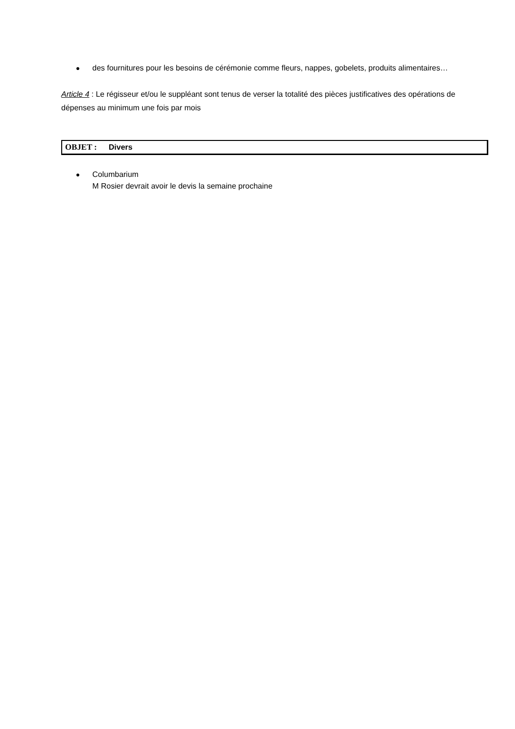● des fournitures pour les besoins de cérémonie comme fleurs, nappes, gobelets, produits alimentaires…
Article 4 : Le régisseur et/ou le suppléant sont tenus de verser la totalité des pièces justificatives des opérations de dépenses au minimum une fois par mois
OBJET : Divers
● Columbarium
M Rosier devrait avoir le devis la semaine prochaine